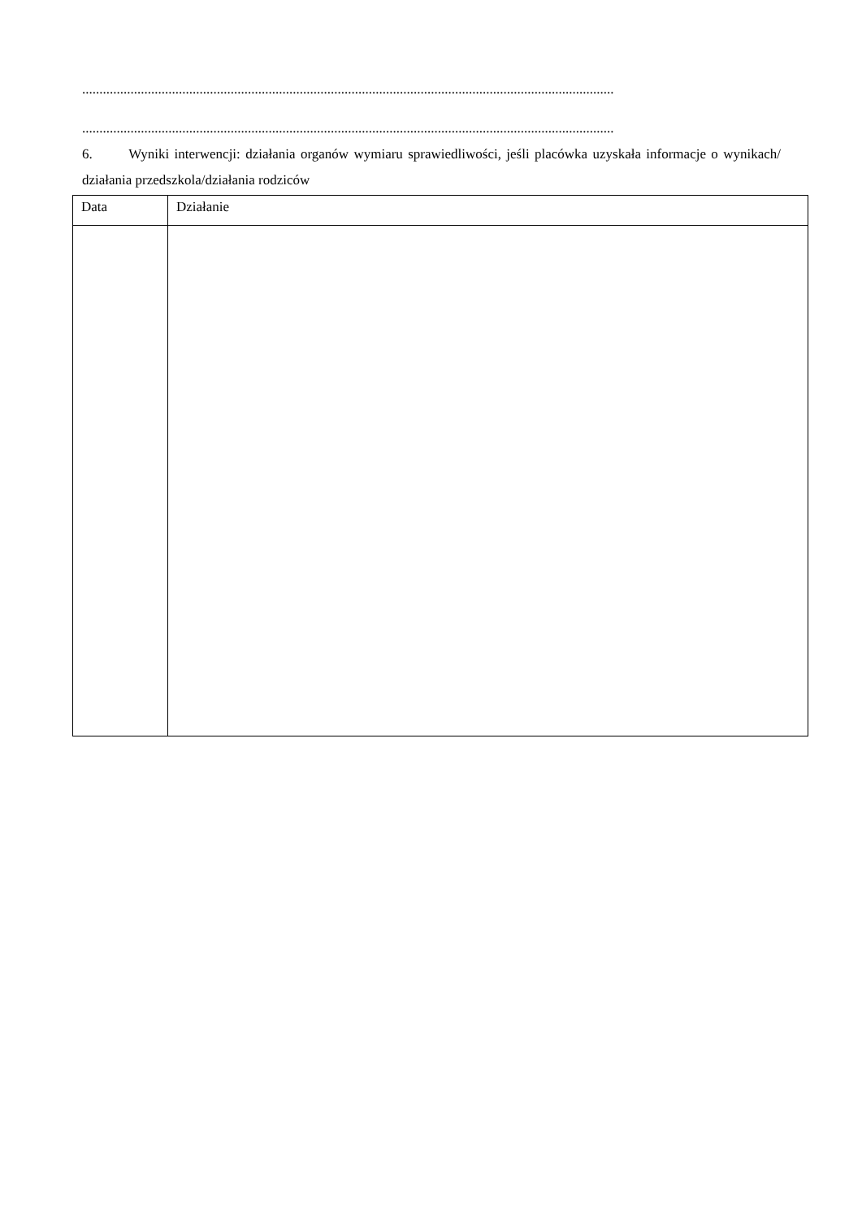..........................................................................................................................................................
..........................................................................................................................................................
6. Wyniki interwencji: działania organów wymiaru sprawiedliwości, jeśli placówka uzyskała informacje o wynikach/ działania przedszkola/działania rodziców
| Data | Działanie |